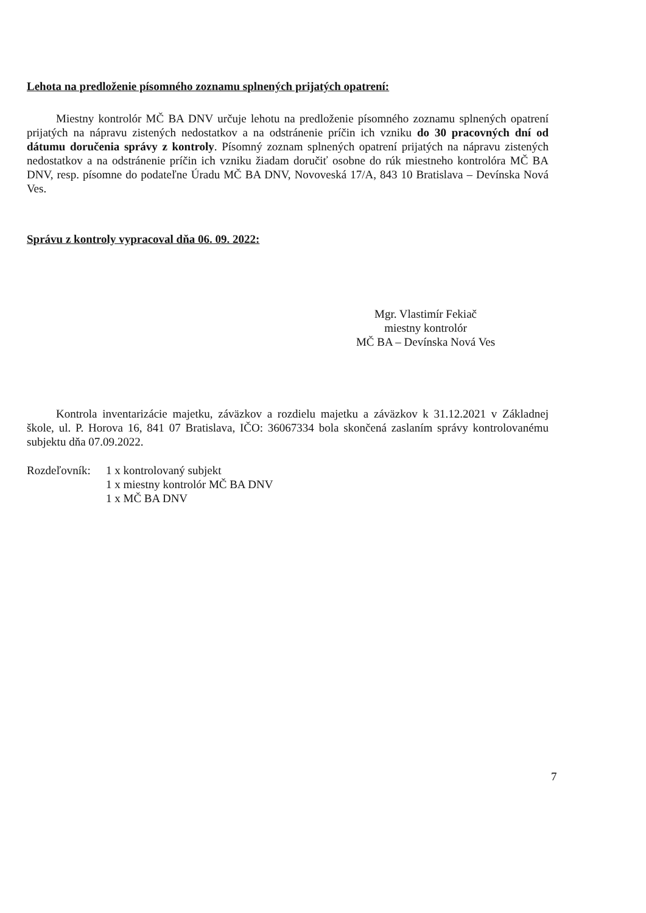Lehota na predloženie písomného zoznamu splnených prijatých opatrení:
Miestny kontrolór MČ BA DNV určuje lehotu na predloženie písomného zoznamu splnených opatrení prijatých na nápravu zistených nedostatkov a na odstránenie príčin ich vzniku do 30 pracovných dní od dátumu doručenia správy z kontroly. Písomný zoznam splnených opatrení prijatých na nápravu zistených nedostatkov a na odstránenie príčin ich vzniku žiadam doručiť osobne do rúk miestneho kontrolóra MČ BA DNV, resp. písomne do podateľne Úradu MČ BA DNV, Novoveská 17/A, 843 10 Bratislava – Devínska Nová Ves.
Správu z kontroly vypracoval dňa 06. 09. 2022:
Mgr. Vlastimír Fekiač
miestny kontrolór
MČ BA – Devínska Nová Ves
Kontrola inventarizácie majetku, záväzkov a rozdielu majetku a záväzkov k 31.12.2021 v Základnej škole, ul. P. Horova 16, 841 07 Bratislava, IČO: 36067334 bola skončená zaslaním správy kontrolovanému subjektu dňa 07.09.2022.
Rozdeľovník:
1 x kontrolovaný subjekt
1 x miestny kontrolór MČ BA DNV
1 x MČ BA DNV
7